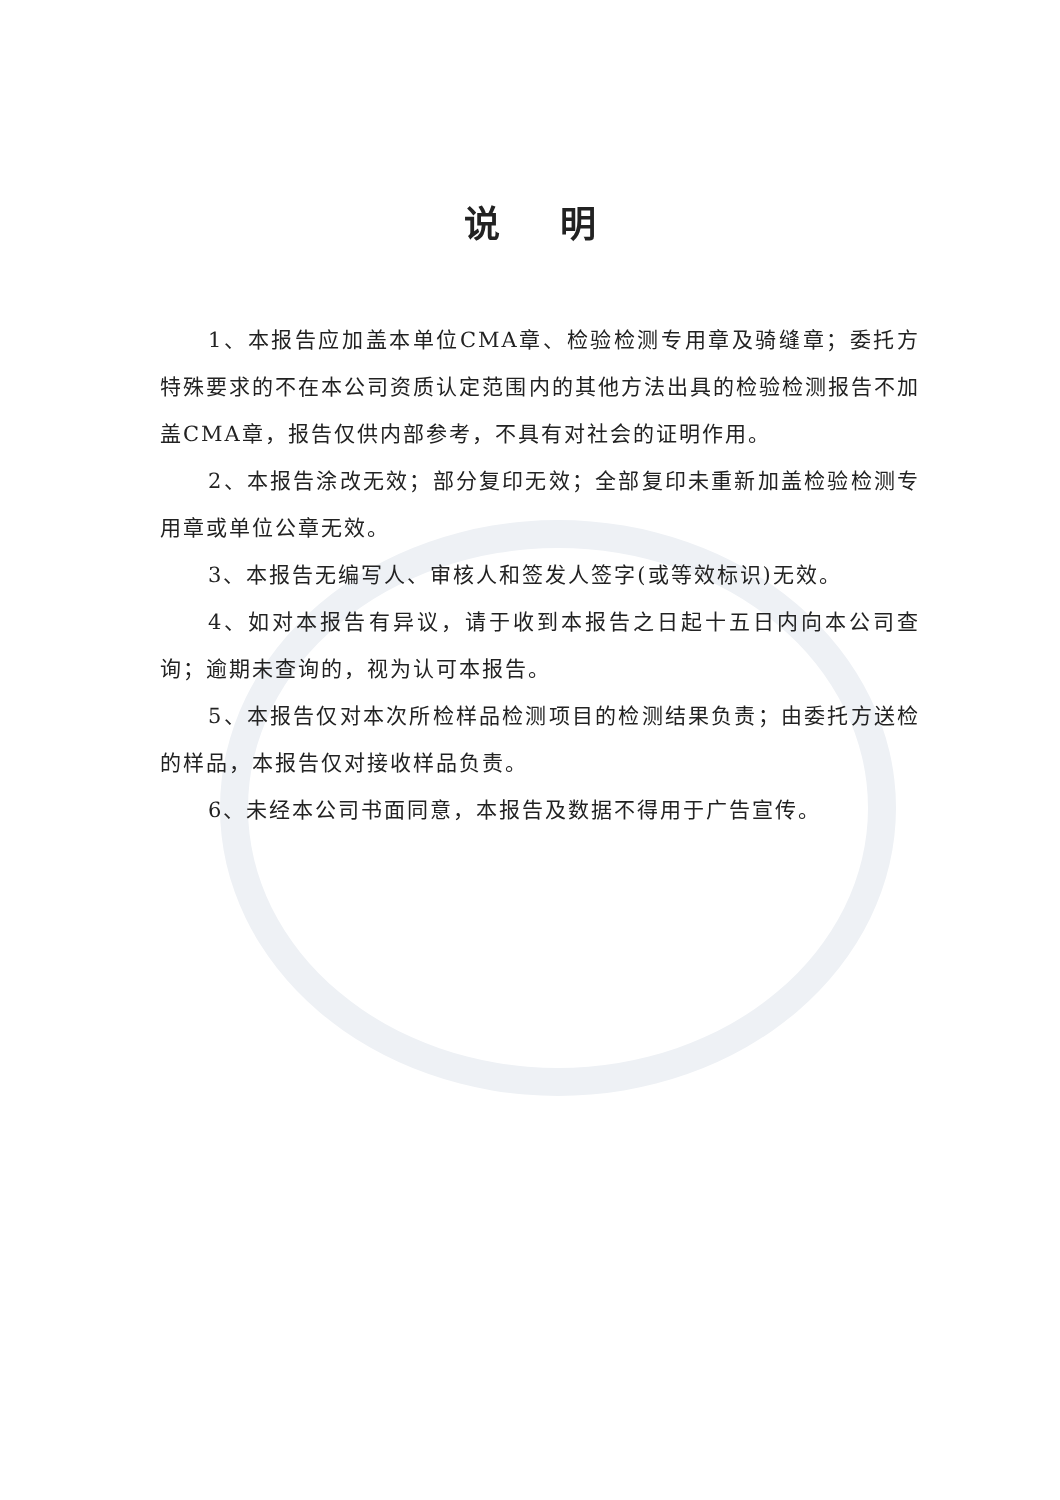说明
1、本报告应加盖本单位CMA章、检验检测专用章及骑缝章；委托方特殊要求的不在本公司资质认定范围内的其他方法出具的检验检测报告不加盖CMA章，报告仅供内部参考，不具有对社会的证明作用。
2、本报告涂改无效；部分复印无效；全部复印未重新加盖检验检测专用章或单位公章无效。
3、本报告无编写人、审核人和签发人签字(或等效标识)无效。
4、如对本报告有异议，请于收到本报告之日起十五日内向本公司查询；逾期未查询的，视为认可本报告。
5、本报告仅对本次所检样品检测项目的检测结果负责；由委托方送检的样品，本报告仅对接收样品负责。
6、未经本公司书面同意，本报告及数据不得用于广告宣传。